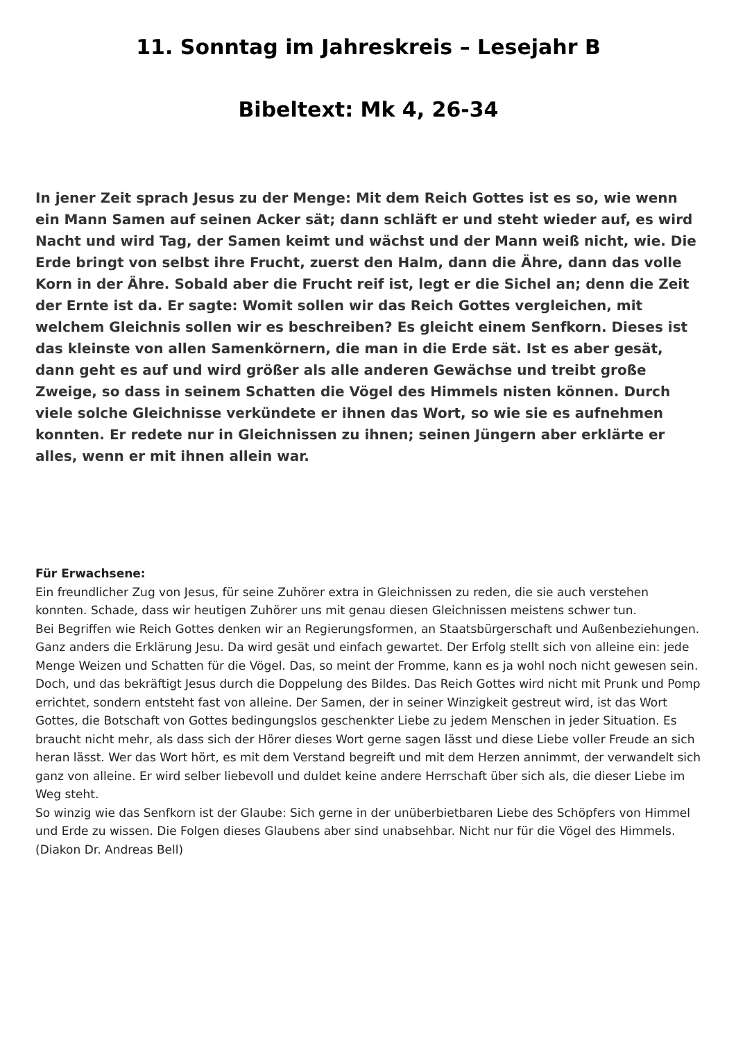11. Sonntag im Jahreskreis – Lesejahr B
Bibeltext: Mk 4, 26-34
In jener Zeit sprach Jesus zu der Menge: Mit dem Reich Gottes ist es so, wie wenn ein Mann Samen auf seinen Acker sät; dann schläft er und steht wieder auf, es wird Nacht und wird Tag, der Samen keimt und wächst und der Mann weiß nicht, wie. Die Erde bringt von selbst ihre Frucht, zuerst den Halm, dann die Ähre, dann das volle Korn in der Ähre. Sobald aber die Frucht reif ist, legt er die Sichel an; denn die Zeit der Ernte ist da. Er sagte: Womit sollen wir das Reich Gottes vergleichen, mit welchem Gleichnis sollen wir es beschreiben? Es gleicht einem Senfkorn. Dieses ist das kleinste von allen Samenkörnern, die man in die Erde sät. Ist es aber gesät, dann geht es auf und wird größer als alle anderen Gewächse und treibt große Zweige, so dass in seinem Schatten die Vögel des Himmels nisten können. Durch viele solche Gleichnisse verkündete er ihnen das Wort, so wie sie es aufnehmen konnten. Er redete nur in Gleichnissen zu ihnen; seinen Jüngern aber erklärte er alles, wenn er mit ihnen allein war.
Für Erwachsene:
Ein freundlicher Zug von Jesus, für seine Zuhörer extra in Gleichnissen zu reden, die sie auch verstehen konnten. Schade, dass wir heutigen Zuhörer uns mit genau diesen Gleichnissen meistens schwer tun.
Bei Begriffen wie Reich Gottes denken wir an Regierungsformen, an Staatsbürgerschaft und Außenbeziehungen. Ganz anders die Erklärung Jesu. Da wird gesät und einfach gewartet. Der Erfolg stellt sich von alleine ein: jede Menge Weizen und Schatten für die Vögel. Das, so meint der Fromme, kann es ja wohl noch nicht gewesen sein.
Doch, und das bekräftigt Jesus durch die Doppelung des Bildes. Das Reich Gottes wird nicht mit Prunk und Pomp errichtet, sondern entsteht fast von alleine. Der Samen, der in seiner Winzigkeit gestreut wird, ist das Wort Gottes, die Botschaft von Gottes bedingungslos geschenkter Liebe zu jedem Menschen in jeder Situation. Es braucht nicht mehr, als dass sich der Hörer dieses Wort gerne sagen lässt und diese Liebe voller Freude an sich heran lässt. Wer das Wort hört, es mit dem Verstand begreift und mit dem Herzen annimmt, der verwandelt sich ganz von alleine. Er wird selber liebevoll und duldet keine andere Herrschaft über sich als, die dieser Liebe im Weg steht.
So winzig wie das Senfkorn ist der Glaube: Sich gerne in der unüberbietbaren Liebe des Schöpfers von Himmel und Erde zu wissen. Die Folgen dieses Glaubens aber sind unabsehbar. Nicht nur für die Vögel des Himmels.
(Diakon Dr. Andreas Bell)